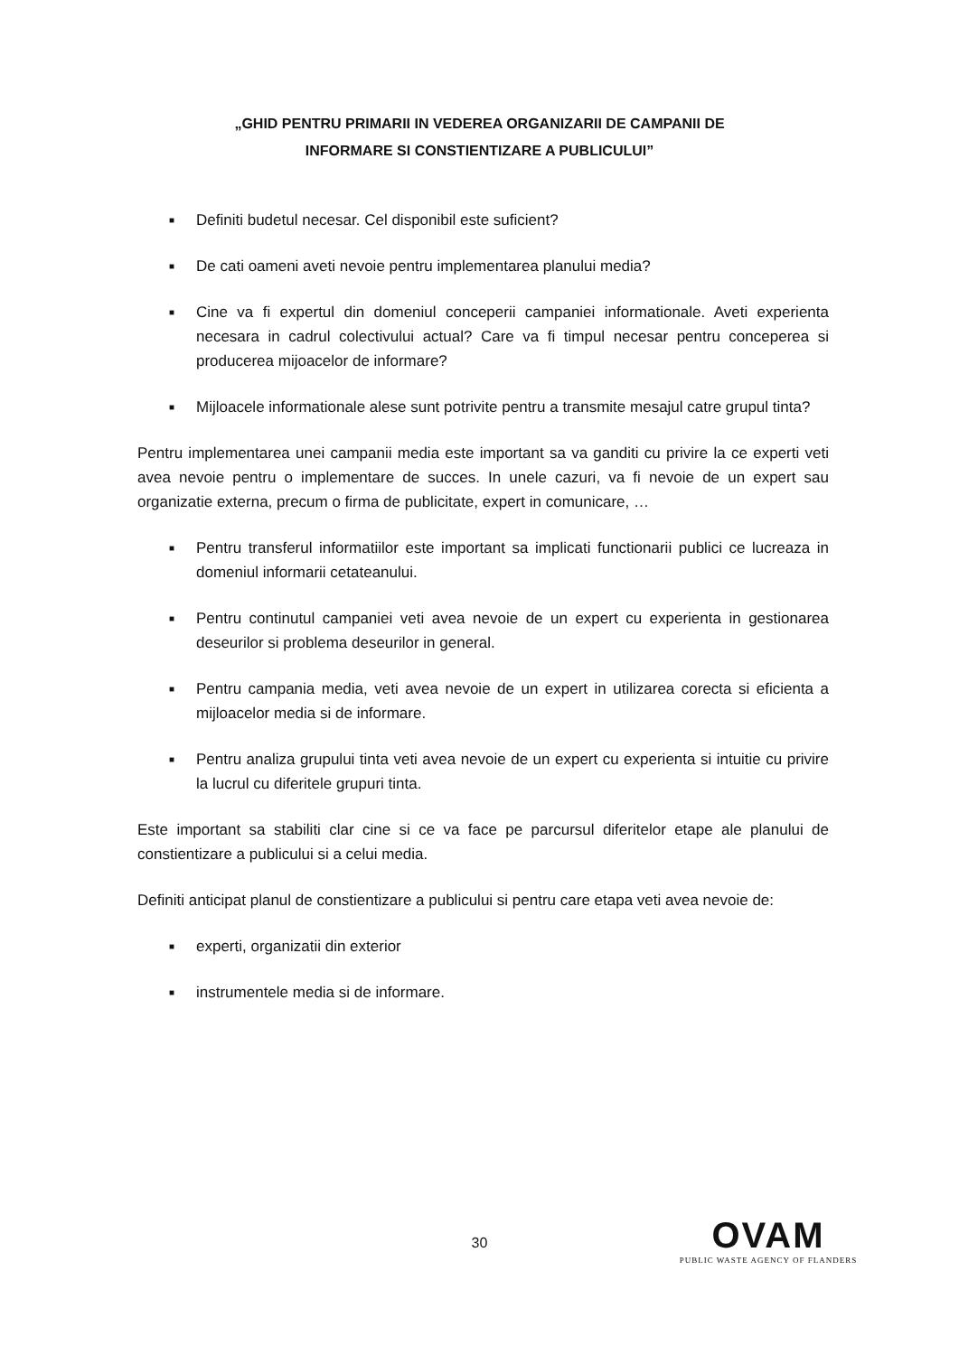„GHID PENTRU PRIMARII IN VEDEREA ORGANIZARII DE CAMPANII DE
INFORMARE SI CONSTIENTIZARE A PUBLICULUI”
■ Definiti budetul necesar. Cel disponibil este suficient?
■ De cati oameni aveti nevoie pentru implementarea planului media?
■ Cine va fi expertul din domeniul conceperii campaniei informationale. Aveti experienta necesara in cadrul colectivului actual? Care va fi timpul necesar pentru conceperea si producerea mijoacelor de informare?
■ Mijloacele informationale alese sunt potrivite pentru a transmite mesajul catre grupul tinta?
Pentru implementarea unei campanii media este important sa va ganditi cu privire la ce experti veti avea nevoie pentru o implementare de succes. In unele cazuri, va fi nevoie de un expert sau organizatie externa, precum o firma de publicitate, expert in comunicare, …
■ Pentru transferul informatiilor este important sa implicati functionarii publici ce lucreaza in domeniul informarii cetateanului.
■ Pentru continutul campaniei veti avea nevoie de un expert cu experienta in gestionarea deseurilor si problema deseurilor in general.
■ Pentru campania media, veti avea nevoie de un expert in utilizarea corecta si eficienta a mijloacelor media si de informare.
■ Pentru analiza grupului tinta veti avea nevoie de un expert cu experienta si intuitie cu privire la lucrul cu diferitele grupuri tinta.
Este important sa stabiliti clar cine si ce va face pe parcursul diferitelor etape ale planului de constientizare a publicului si a celui media.
Definiti anticipat planul de constientizare a publicului si pentru care etapa veti avea nevoie de:
■ experti, organizatii din exterior
■ instrumentele media si de informare.
30
OVAM
PUBLIC WASTE AGENCY OF FLANDERS